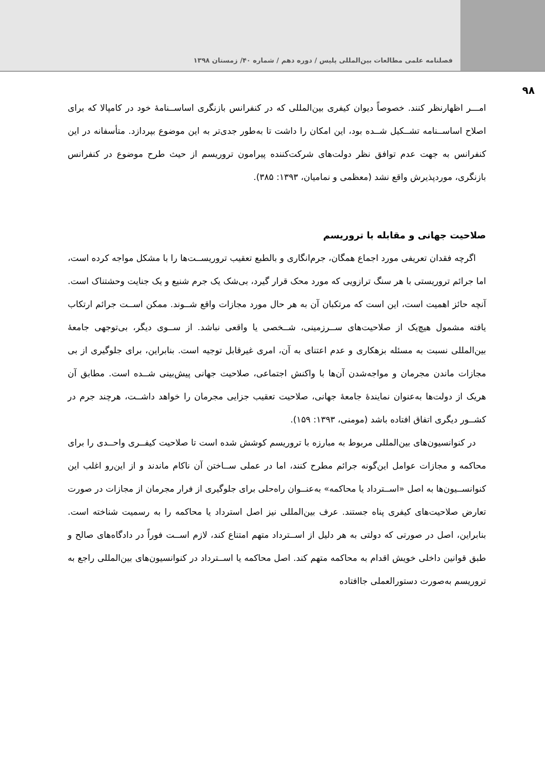فصلنامه علمی مطالعات بین‌المللی پلیس / دوره دهم / شماره ۴۰/ زمستان ۱۳۹۸
۹۸
امـــر اظهارنظر کنند. خصوصاً دیوان کیفری بین‌المللی که در کنفرانس بازنگری اساســنامهٔ خود در کامپالا که برای اصلاح اساســنامه تشــکیل شــده بود، این امکان را داشت تا به‌طور جدی‌تر به این موضوع بپردازد. متأسفانه در این کنفرانس به جهت عدم توافق نظر دولت‌های شرکت‌کننده پیرامون تروریسم از حیث طرح موضوع در کنفرانس بازنگری، موردپذیرش واقع نشد (معظمی و نمامیان، ۱۳۹۳: ۳۸۵).
صلاحیت جهانی و مقابله با تروریسم
اگرچه فقدان تعریفی مورد اجماع همگان، جرم‌انگاری و بالطبع تعقیب تروریســت‌ها را با مشکل مواجه کرده است، اما جرائم تروریستی با هر سنگ ترازویی که مورد محک قرار گیرد، بی‌شک یک جرم شنیع و یک جنایت وحشتناک است. آنچه حائز اهمیت است، این است که مرتکبان آن به هر حال مورد مجازات واقع شــوند. ممکن اســت جرائم ارتکاب یافته مشمول هیچ‌یک از صلاحیت‌های ســرزمینی، شــخصی یا واقعی نباشد. از ســوی دیگر، بی‌توجهی جامعهٔ بین‌المللی نسبت به مسئله بزهکاری و عدم اعتنای به آن، امری غیرقابل توجیه است. بنابراین، برای جلوگیری از بی مجازات ماندن مجرمان و مواجه‌شدن آن‌ها با واکنش اجتماعی، صلاحیت جهانی پیش‌بینی شــده است. مطابق آن هریک از دولت‌ها به‌عنوان نمایندهٔ جامعهٔ جهانی، صلاحیت تعقیب جزایی مجرمان را خواهد داشــت، هرچند جرم در کشــور دیگری اتفاق افتاده باشد (مومنی، ۱۳۹۳: ۱۵۹).
در کنوانسیون‌های بین‌المللی مربوط به مبارزه با تروریسم کوشش شده است تا صلاحیت کیفــری واحــدی را برای محاکمه و مجازات عوامل این‌گونه جرائم مطرح کنند، اما در عملی ســاختن آن ناکام ماندند و از این‌رو اغلب این کنوانســیون‌ها به اصل «اســترداد یا محاکمه» به‌عنــوان راه‌حلی برای جلوگیری از فرار مجرمان از مجازات در صورت تعارض صلاحیت‌های کیفری پناه جستند. عرف بین‌المللی نیز اصل استرداد یا محاکمه را به رسمیت شناخته است. بنابراین، اصل در صورتی که دولتی به هر دلیل از اســترداد متهم امتناع کند، لازم اســت فوراً در دادگاه‌های صالح و طبق قوانین داخلی خویش اقدام به محاکمه متهم کند. اصل محاکمه یا اســترداد در کنوانسیون‌های بین‌المللی راجع به تروریسم به‌صورت دستورالعملی جاافتاده